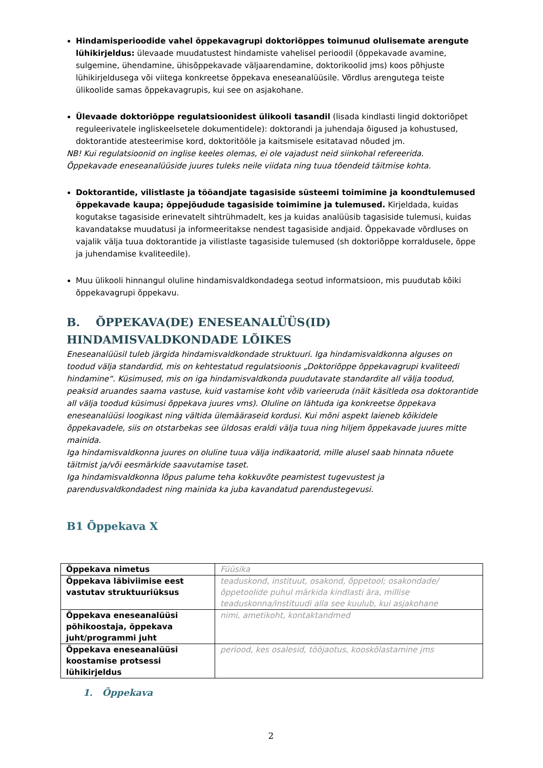Hindamisperioodide vahel õppekavagrupi doktoriõppes toimunud olulisemate arengute lühikirjeldus: ülevaade muudatustest hindamiste vahelisel perioodil (õppekavade avamine, sulgemine, ühendamine, ühisõppekavade väljaarendamine, doktorikoolid jms) koos põhjuste lühikirjeldusega või viitega konkreetse õppekava eneseanalüüsile. Võrdlus arengutega teiste ülikoolide samas õppekavagrupis, kui see on asjakohane.
Ülevaade doktoriõppe regulatsioonidest ülikooli tasandil (lisada kindlasti lingid doktoriõpet reguleerivatele ingliskeelsetele dokumentidele): doktorandi ja juhendaja õigused ja kohustused, doktorantide atesteerimise kord, doktoritööle ja kaitsmisele esitatavad nõuded jm.
NB! Kui regulatsioonid on inglise keeles olemas, ei ole vajadust neid siinkohal refereerida.
Õppekavade eneseanalüüside juures tuleks neile viidata ning tuua tõendeid täitmise kohta.
Doktorantide, vilistlaste ja tööandjate tagasiside süsteemi toimimine ja koondtulemused õppekavade kaupa; õppejõudude tagasiside toimimine ja tulemused. Kirjeldada, kuidas kogutakse tagasiside erinevatelt sihtrühmadelt, kes ja kuidas analüüsib tagasiside tulemusi, kuidas kavandatakse muudatusi ja informeeritakse nendest tagasiside andjaid. Õppekavade võrdluses on vajalik välja tuua doktorantide ja vilistlaste tagasiside tulemused (sh doktoriõppe korraldusele, õppe ja juhendamise kvaliteedile).
Muu ülikooli hinnangul oluline hindamisvaldkondadega seotud informatsioon, mis puudutab kõiki õppekavagrupi õppekavu.
B. ÕPPEKAVA(DE) ENESEANALÜÜS(ID) HINDAMISVALDKONDADE LÕIKES
Eneseanalüüsil tuleb järgida hindamisvaldkondade struktuuri. Iga hindamisvaldkonna alguses on toodud välja standardid, mis on kehtestatud regulatsioonis „Doktoriõppe õppekavagrupi kvaliteedi hindamine“. Küsimused, mis on iga hindamisvaldkonda puudutavate standardite all välja toodud, peaksid aruandes saama vastuse, kuid vastamise koht võib varieeruda (näit käsitleda osa doktorantide all välja toodud küsimusi õppekava juures vms). Oluline on lähtuda iga konkreetse õppekava eneseanalüüsi loogikast ning vältida ülemääraseid kordusi. Kui mõni aspekt laieneb kõikidele õppekavadele, siis on otstarbekas see üldosas eraldi välja tuua ning hiljem õppekavade juures mitte mainida.
Iga hindamisvaldkonna juures on oluline tuua välja indikaatorid, mille alusel saab hinnata nõuete täitmist ja/või eesmärkide saavutamise taset.
Iga hindamisvaldkonna lõpus palume teha kokkuvõte peamistest tugevustest ja parendusvaldkondadest ning mainida ka juba kavandatud parendustegevusi.
B1 Õppekava X
| Õppekava nimetus | Füüsika |
| Õppekava läbiviimise eest vastutav struktuuriüksus | teaduskond, instituut, osakond, õppetool; osakondade/õppetoolide puhul märkida kindlasti ära, millise teaduskonna/instituudi alla see kuulub, kui asjakohane |
| Õppekava eneseanalüüsi põhikoostaja, õppekava juht/programmi juht | nimi, ametikoht, kontaktandmed |
| Õppekava eneseanalüüsi koostamise protsessi lühikirjeldus | periood, kes osalesid, tööjaotus, kooskõlastamine jms |
1. Õppekava
2